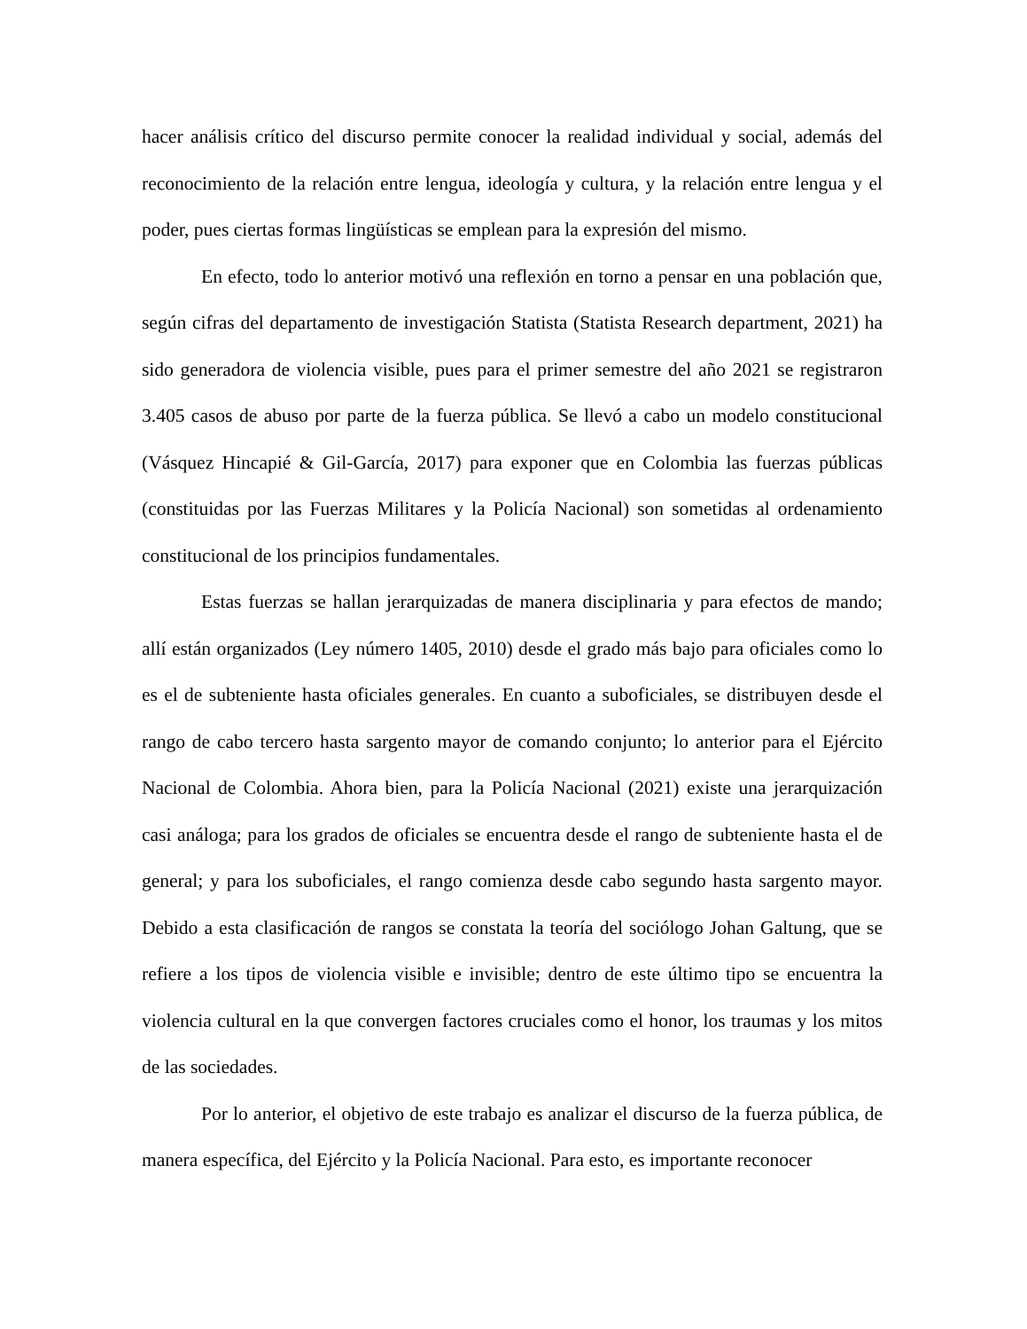hacer análisis crítico del discurso permite conocer la realidad individual y social, además del reconocimiento de la relación entre lengua, ideología y cultura, y la relación entre lengua y el poder, pues ciertas formas lingüísticas se emplean para la expresión del mismo.
En efecto, todo lo anterior motivó una reflexión en torno a pensar en una población que, según cifras del departamento de investigación Statista (Statista Research department, 2021) ha sido generadora de violencia visible, pues para el primer semestre del año 2021 se registraron 3.405 casos de abuso por parte de la fuerza pública. Se llevó a cabo un modelo constitucional (Vásquez Hincapié & Gil-García, 2017) para exponer que en Colombia las fuerzas públicas (constituidas por las Fuerzas Militares y la Policía Nacional) son sometidas al ordenamiento constitucional de los principios fundamentales.
Estas fuerzas se hallan jerarquizadas de manera disciplinaria y para efectos de mando; allí están organizados (Ley número 1405, 2010) desde el grado más bajo para oficiales como lo es el de subteniente hasta oficiales generales. En cuanto a suboficiales, se distribuyen desde el rango de cabo tercero hasta sargento mayor de comando conjunto; lo anterior para el Ejército Nacional de Colombia. Ahora bien, para la Policía Nacional (2021) existe una jerarquización casi análoga; para los grados de oficiales se encuentra desde el rango de subteniente hasta el de general; y para los suboficiales, el rango comienza desde cabo segundo hasta sargento mayor. Debido a esta clasificación de rangos se constata la teoría del sociólogo Johan Galtung, que se refiere a los tipos de violencia visible e invisible; dentro de este último tipo se encuentra la violencia cultural en la que convergen factores cruciales como el honor, los traumas y los mitos de las sociedades.
Por lo anterior, el objetivo de este trabajo es analizar el discurso de la fuerza pública, de manera específica, del Ejército y la Policía Nacional. Para esto, es importante reconocer